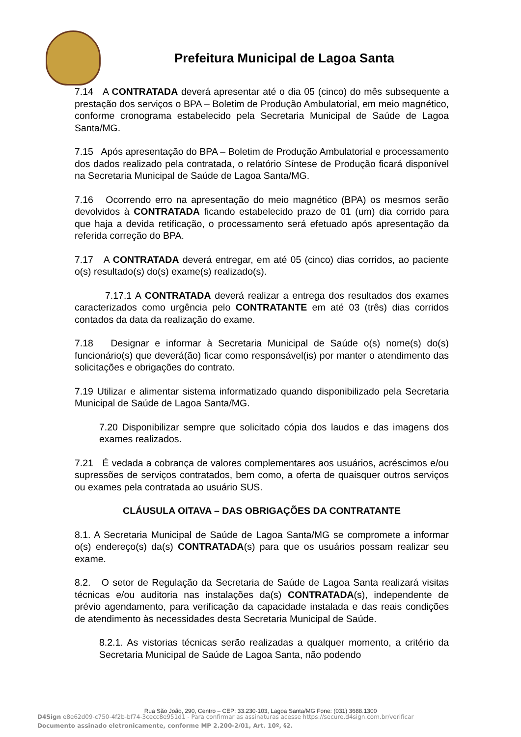Prefeitura Municipal de Lagoa Santa
7.14 A CONTRATADA deverá apresentar até o dia 05 (cinco) do mês subsequente a prestação dos serviços o BPA – Boletim de Produção Ambulatorial, em meio magnético, conforme cronograma estabelecido pela Secretaria Municipal de Saúde de Lagoa Santa/MG.
7.15 Após apresentação do BPA – Boletim de Produção Ambulatorial e processamento dos dados realizado pela contratada, o relatório Síntese de Produção ficará disponível na Secretaria Municipal de Saúde de Lagoa Santa/MG.
7.16 Ocorrendo erro na apresentação do meio magnético (BPA) os mesmos serão devolvidos à CONTRATADA ficando estabelecido prazo de 01 (um) dia corrido para que haja a devida retificação, o processamento será efetuado após apresentação da referida correção do BPA.
7.17 A CONTRATADA deverá entregar, em até 05 (cinco) dias corridos, ao paciente o(s) resultado(s) do(s) exame(s) realizado(s).
7.17.1 A CONTRATADA deverá realizar a entrega dos resultados dos exames caracterizados como urgência pelo CONTRATANTE em até 03 (três) dias corridos contados da data da realização do exame.
7.18 Designar e informar à Secretaria Municipal de Saúde o(s) nome(s) do(s) funcionário(s) que deverá(ão) ficar como responsável(is) por manter o atendimento das solicitações e obrigações do contrato.
7.19 Utilizar e alimentar sistema informatizado quando disponibilizado pela Secretaria Municipal de Saúde de Lagoa Santa/MG.
7.20 Disponibilizar sempre que solicitado cópia dos laudos e das imagens dos exames realizados.
7.21 É vedada a cobrança de valores complementares aos usuários, acréscimos e/ou supressões de serviços contratados, bem como, a oferta de quaisquer outros serviços ou exames pela contratada ao usuário SUS.
CLÁUSULA OITAVA – DAS OBRIGAÇÕES DA CONTRATANTE
8.1. A Secretaria Municipal de Saúde de Lagoa Santa/MG se compromete a informar o(s) endereço(s) da(s) CONTRATADA(s) para que os usuários possam realizar seu exame.
8.2. O setor de Regulação da Secretaria de Saúde de Lagoa Santa realizará visitas técnicas e/ou auditoria nas instalações da(s) CONTRATADA(s), independente de prévio agendamento, para verificação da capacidade instalada e das reais condições de atendimento às necessidades desta Secretaria Municipal de Saúde.
8.2.1. As vistorias técnicas serão realizadas a qualquer momento, a critério da Secretaria Municipal de Saúde de Lagoa Santa, não podendo
Rua São João, 290, Centro – CEP: 33.230-103, Lagoa Santa/MG Fone: (031) 3688.1300
D4Sign e8e62d09-c750-4f2b-bf74-3cecc8e951d1 - Para confirmar as assinaturas acesse https://secure.d4sign.com.br/verificar
Documento assinado eletronicamente, conforme MP 2.200-2/01, Art. 10º, §2.